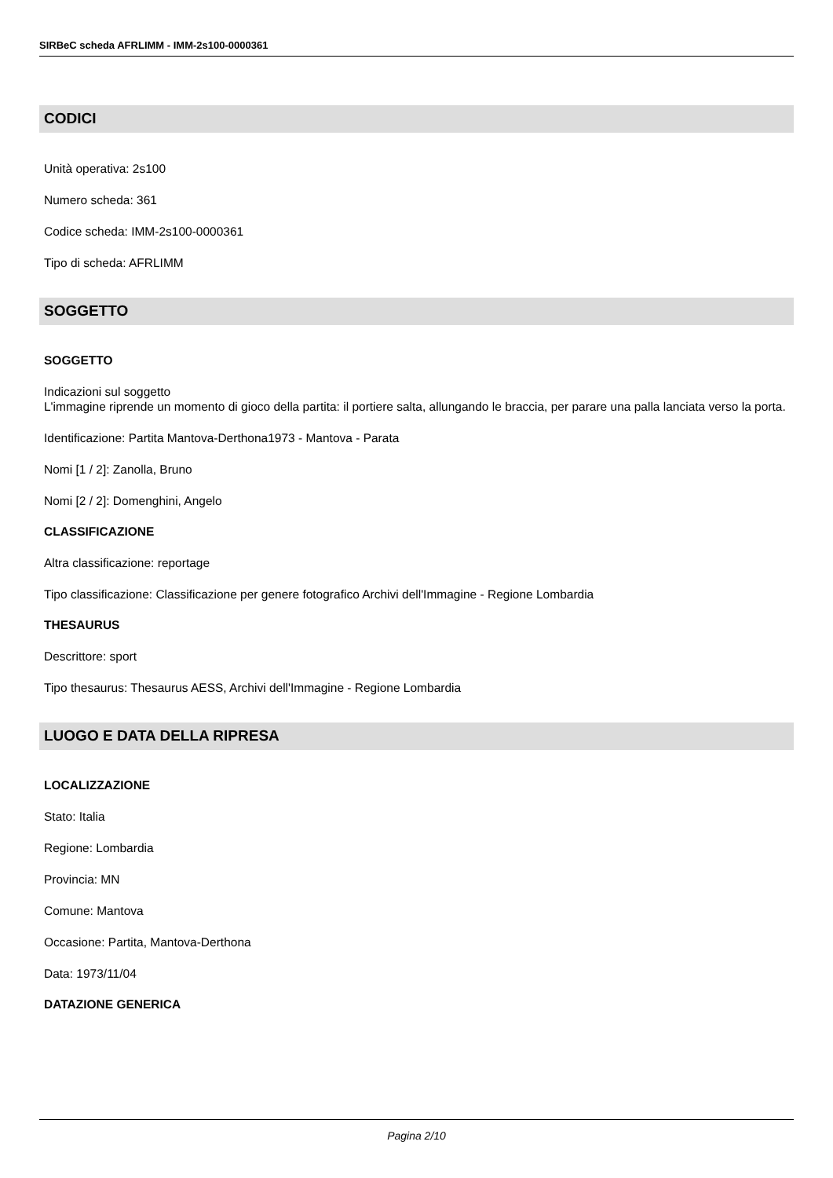SIRBeC scheda AFRLIMM - IMM-2s100-0000361
CODICI
Unità operativa: 2s100
Numero scheda: 361
Codice scheda: IMM-2s100-0000361
Tipo di scheda: AFRLIMM
SOGGETTO
SOGGETTO
Indicazioni sul soggetto
L'immagine riprende un momento di gioco della partita: il portiere salta, allungando le braccia, per parare una palla lanciata verso la porta.
Identificazione: Partita Mantova-Derthona1973 - Mantova - Parata
Nomi [1 / 2]: Zanolla, Bruno
Nomi [2 / 2]: Domenghini, Angelo
CLASSIFICAZIONE
Altra classificazione: reportage
Tipo classificazione: Classificazione per genere fotografico Archivi dell'Immagine - Regione Lombardia
THESAURUS
Descrittore: sport
Tipo thesaurus: Thesaurus AESS, Archivi dell'Immagine - Regione Lombardia
LUOGO E DATA DELLA RIPRESA
LOCALIZZAZIONE
Stato: Italia
Regione: Lombardia
Provincia: MN
Comune: Mantova
Occasione: Partita, Mantova-Derthona
Data: 1973/11/04
DATAZIONE GENERICA
Pagina 2/10